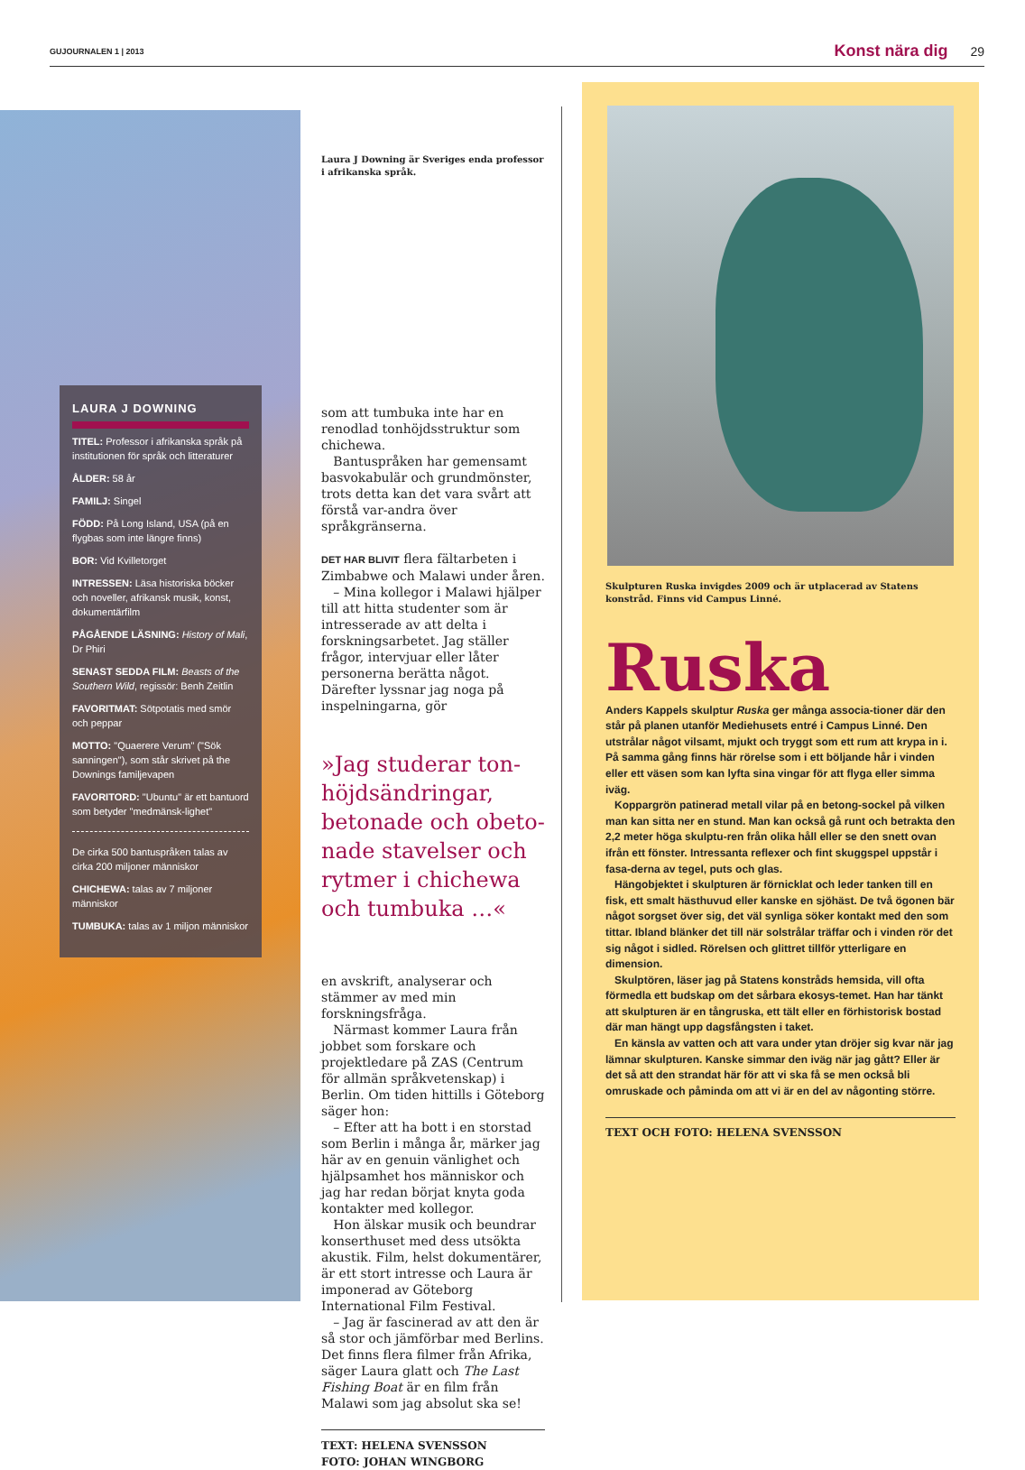GUJOURNALEN 1 | 2013 Konst nära dig 29
LAURA J DOWNING
TITEL: Professor i afrikanska språk på institutionen för språk och litteraturer
ÅLDER: 58 år
FAMILJ: Singel
FÖDD: På Long Island, USA (på en flygbas som inte längre finns)
BOR: Vid Kvilletorget
INTRESSEN: Läsa historiska böcker och noveller, afrikansk musik, konst, dokumentärfilm
PÅGÅENDE LÄSNING: History of Mali, Dr Phiri
SENAST SEDDA FILM: Beasts of the Southern Wild, regissör: Benh Zeitlin
FAVORITMAT: Sötpotatis med smör och peppar
MOTTO: "Quaerere Verum" ("Sök sanningen"), som står skrivet på the Downings familjevapen
FAVORITORD: "Ubuntu" är ett bantuord som betyder "medmänsk-lighet"
De cirka 500 bantuspråken talas av cirka 200 miljoner människor
CHICHEWA: talas av 7 miljoner människor
TUMBUKA: talas av 1 miljon människor
Laura J Downing är Sveriges enda professor i afrikanska språk.
som att tumbuka inte har en renodlad tonhöjdsstruktur som chichewa.
Bantuspråken har gemensamt basvokabulär och grundmönster, trots detta kan det vara svårt att förstå var-andra över språkgränserna.
DET HAR BLIVIT flera fältarbeten i Zimbabwe och Malawi under åren.
– Mina kollegor i Malawi hjälper till att hitta studenter som är intresserade av att delta i forskningsarbetet. Jag ställer frågor, intervjuar eller låter personerna berätta något. Därefter lyssnar jag noga på inspelningarna, gör
»Jag studerar ton-höjdsändringar, betonade och obeto-nade stavelser och rytmer i chichewa och tumbuka …«
en avskrift, analyserar och stämmer av med min forskningsfråga.
Närmast kommer Laura från jobbet som forskare och projektledare på ZAS (Centrum för allmän språkvetenskap) i Berlin. Om tiden hittills i Göteborg säger hon:
– Efter att ha bott i en storstad som Berlin i många år, märker jag här av en genuin vänlighet och hjälpsamhet hos människor och jag har redan börjat knyta goda kontakter med kollegor.
Hon älskar musik och beundrar konserthuset med dess utsökta akustik. Film, helst dokumentärer, är ett stort intresse och Laura är imponerad av Göteborg International Film Festival.
– Jag är fascinerad av att den är så stor och jämförbar med Berlins. Det finns flera filmer från Afrika, säger Laura glatt och The Last Fishing Boat är en film från Malawi som jag absolut ska se!
TEXT: HELENA SVENSSON
FOTO: JOHAN WINGBORG
Skulpturen Ruska invigdes 2009 och är utplacerad av Statens konstråd. Finns vid Campus Linné.
Ruska
Anders Kappels skulptur Ruska ger många associa-tioner där den står på planen utanför Mediehusets entré i Campus Linné. Den utstrålar något vilsamt, mjukt och tryggt som ett rum att krypa in i. På samma gång finns här rörelse som i ett böljande hår i vinden eller ett väsen som kan lyfta sina vingar för att flyga eller simma iväg.
Koppargrön patinerad metall vilar på en betong-sockel på vilken man kan sitta ner en stund. Man kan också gå runt och betrakta den 2,2 meter höga skulptu-ren från olika håll eller se den snett ovan ifrån ett fönster. Intressanta reflexer och fint skuggspel uppstår i fasa-derna av tegel, puts och glas.
Hängobjektet i skulpturen är förnicklat och leder tanken till en fisk, ett smalt hästhuvud eller kanske en sjöhäst. De två ögonen bär något sorgset över sig, det väl synliga söker kontakt med den som tittar. Ibland blänker det till när solstrålar träffar och i vinden rör det sig något i sidled. Rörelsen och glittret tillför ytterligare en dimension.
Skulptören, läser jag på Statens konstråds hemsida, vill ofta förmedla ett budskap om det sårbara ekosys-temet. Han har tänkt att skulpturen är en tångruska, ett tält eller en förhistorisk bostad där man hängt upp dagsfångsten i taket.
En känsla av vatten och att vara under ytan dröjer sig kvar när jag lämnar skulpturen. Kanske simmar den iväg när jag gått? Eller är det så att den strandat här för att vi ska få se men också bli omruskade och påminda om att vi är en del av någonting större.
TEXT OCH FOTO: HELENA SVENSSON